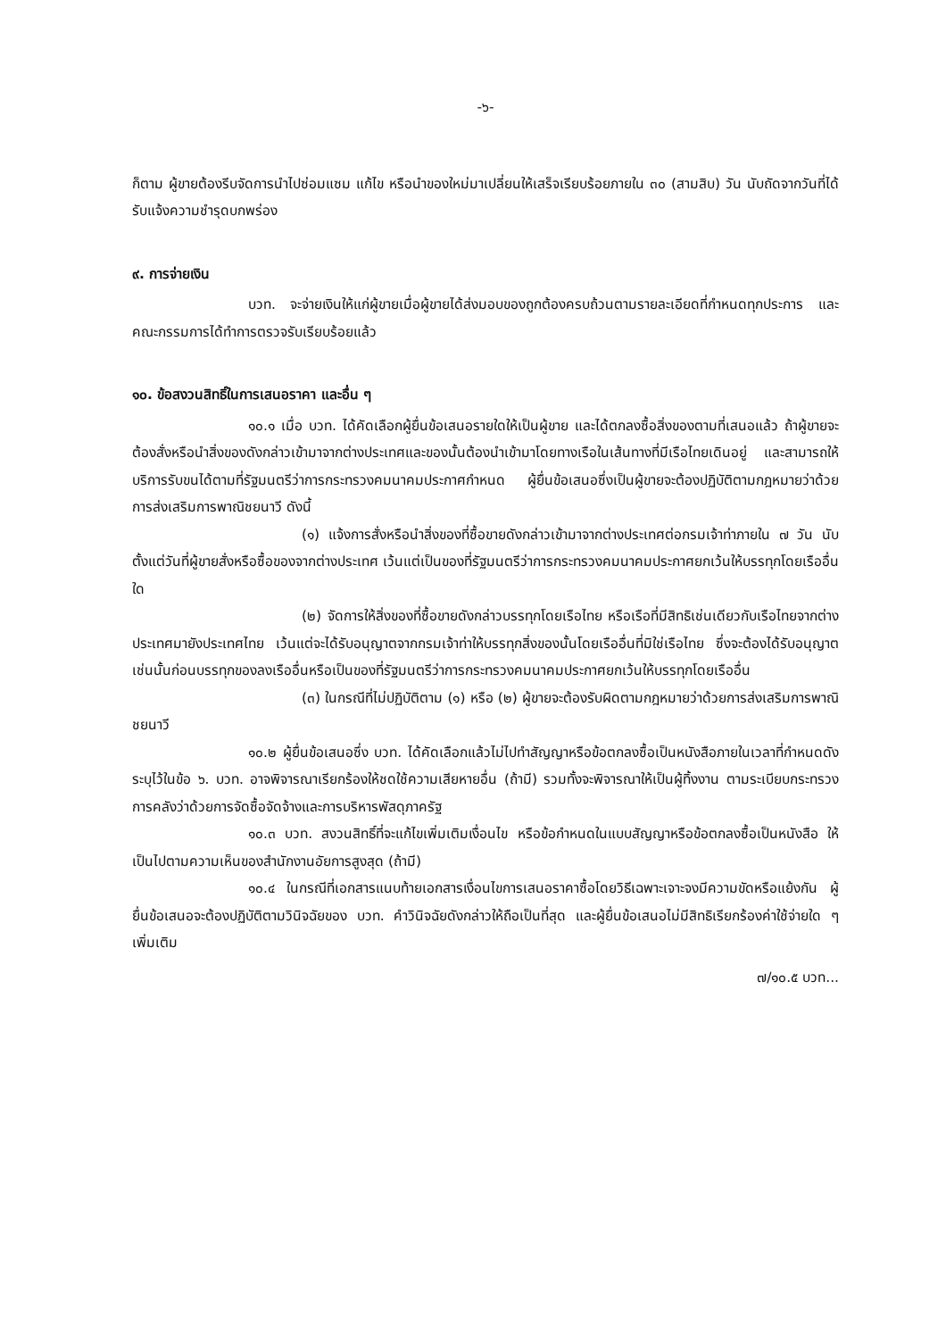-๖-
ก็ตาม ผู้ขายต้องรีบจัดการนำไปซ่อมแซม แก้ไข หรือนำของใหม่มาเปลี่ยนให้เสร็จเรียบร้อยภายใน ๓๐ (สามสิบ) วัน นับถัดจากวันที่ได้รับแจ้งความชำรุดบกพร่อง
๙. การจ่ายเงิน
บวท. จะจ่ายเงินให้แก่ผู้ขายเมื่อผู้ขายได้ส่งมอบของถูกต้องครบถ้วนตามรายละเอียดที่กำหนดทุกประการ และคณะกรรมการได้ทำการตรวจรับเรียบร้อยแล้ว
๑๐. ข้อสงวนสิทธิ์ในการเสนอราคา และอื่น ๆ
๑๐.๑ เมื่อ บวท. ได้คัดเลือกผู้ยื่นข้อเสนอรายใดให้เป็นผู้ขาย และได้ตกลงซื้อสิ่งของตามที่เสนอแล้ว ถ้าผู้ขายจะต้องสั่งหรือนำสิ่งของดังกล่าวเข้ามาจากต่างประเทศและของนั้นต้องนำเข้ามาโดยทางเรือในเส้นทางที่มีเรือไทยเดินอยู่ และสามารถให้บริการรับขนได้ตามที่รัฐมนตรีว่าการกระทรวงคมนาคมประกาศกำหนด ผู้ยื่นข้อเสนอซึ่งเป็นผู้ขายจะต้องปฏิบัติตามกฎหมายว่าด้วยการส่งเสริมการพาณิชยนาวี ดังนี้
(๑) แจ้งการสั่งหรือนำสิ่งของที่ซื้อขายดังกล่าวเข้ามาจากต่างประเทศต่อกรมเจ้าท่าภายใน ๗ วัน นับตั้งแต่วันที่ผู้ขายสั่งหรือซื้อของจากต่างประเทศ เว้นแต่เป็นของที่รัฐมนตรีว่าการกระทรวงคมนาคมประกาศยกเว้นให้บรรทุกโดยเรืออื่นใด
(๒) จัดการให้สิ่งของที่ซื้อขายดังกล่าวบรรทุกโดยเรือไทย หรือเรือที่มีสิทธิเช่นเดียวกับเรือไทยจากต่างประเทศมายังประเทศไทย เว้นแต่จะได้รับอนุญาตจากกรมเจ้าท่าให้บรรทุกสิ่งของนั้นโดยเรืออื่นที่มิใช่เรือไทย ซึ่งจะต้องได้รับอนุญาตเช่นนั้นก่อนบรรทุกของลงเรืออื่นหรือเป็นของที่รัฐมนตรีว่าการกระทรวงคมนาคมประกาศยกเว้นให้บรรทุกโดยเรืออื่น
(๓) ในกรณีที่ไม่ปฏิบัติตาม (๑) หรือ (๒) ผู้ขายจะต้องรับผิดตามกฎหมายว่าด้วยการส่งเสริมการพาณิชยนาวี
๑๐.๒ ผู้ยื่นข้อเสนอซึ่ง บวท. ได้คัดเลือกแล้วไม่ไปทำสัญญาหรือข้อตกลงซื้อเป็นหนังสือภายในเวลาที่กำหนดดังระบุไว้ในข้อ ๖. บวท. อาจพิจารณาเรียกร้องให้ชดใช้ความเสียหายอื่น (ถ้ามี) รวมทั้งจะพิจารณาให้เป็นผู้ทิ้งงาน ตามระเบียบกระทรวงการคลังว่าด้วยการจัดซื้อจัดจ้างและการบริหารพัสดุภาครัฐ
๑๐.๓ บวท. สงวนสิทธิ์ที่จะแก้ไขเพิ่มเติมเงื่อนไข หรือข้อกำหนดในแบบสัญญาหรือข้อตกลงซื้อเป็นหนังสือ ให้เป็นไปตามความเห็นของสำนักงานอัยการสูงสุด (ถ้ามี)
๑๐.๔ ในกรณีที่เอกสารแนบท้ายเอกสารเงื่อนไขการเสนอราคาซื้อโดยวิธีเฉพาะเจาะจงมีความขัดหรือแย้งกัน ผู้ยื่นข้อเสนอจะต้องปฏิบัติตามวินิจฉัยของ บวท. คำวินิจฉัยดังกล่าวให้ถือเป็นที่สุด และผู้ยื่นข้อเสนอไม่มีสิทธิเรียกร้องค่าใช้จ่ายใด ๆ เพิ่มเติม
๗/๑๐.๕ บวท...